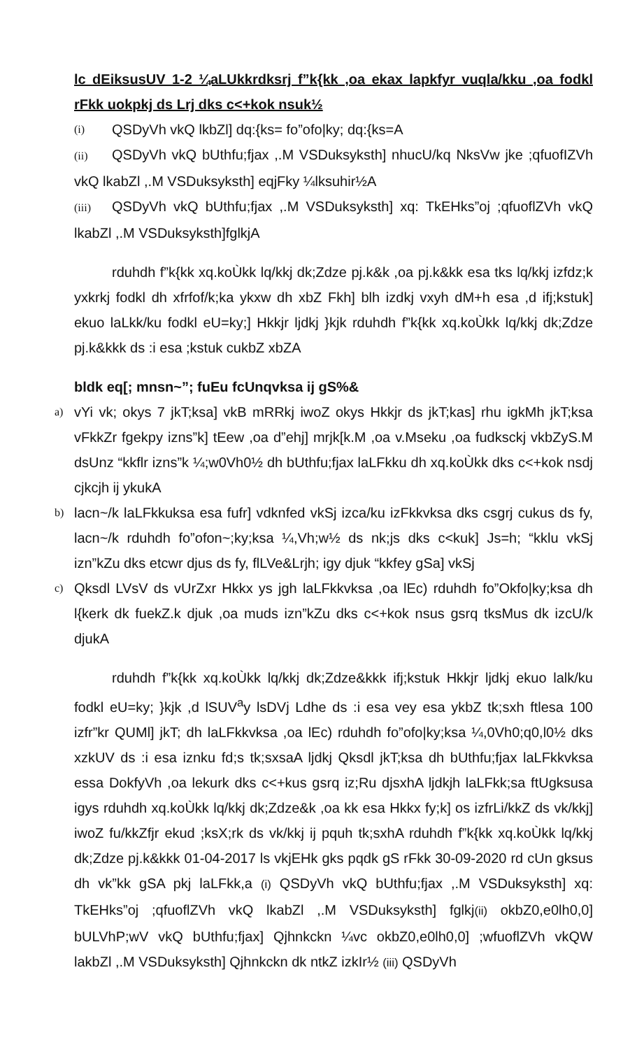lc dEiksusUV 1-2 ¼aLUkkrdksrj f”k{kk ,oa ekax lapkfyr vuqla/kku ,oa fodkl rFkk uokpkj ds Lrj dks c<+kok nsuk½
(i)
QSDyVh vkQ lkbZl] dq:{ks= fo”ofo|ky; dq:{ks=A
(ii) QSDyVh vkQ bUthfu;fjax ,.M VSDuksyksth] nhucU/kq NksVw jke ;qfuofIZVh vkQ lkabZl ,.M VSDuksyksth] eqjFky ¼lksuhir½A
(iii) QSDyVh vkQ bUthfu;fjax ,.M VSDuksyksth] xq: TkEHks”oj ;qfuoflZVh vkQ lkabZl ,.M VSDuksyksth]fglkjA
rduhdh f”k{kk xq.koÙkk lq/kkj dk;Zdze pj.k&k ,oa pj.k&kk esa tks lq/kkj izfdz;k yxkrkj fodkl dh xfrfof/k;ka ykxw dh xbZ Fkh] blh izdkj vxyh dM+h esa ,d ifj;kstuk] ekuo laLkk/ku fodkl eU=ky;] Hkkjr ljdkj }kjk rduhdh f”k{kk xq.koÙkk lq/kkj dk;Zdze pj.k&kkk ds :i esa ;kstuk cukbZ xbZA
bldk eq[; mnsn~”; fuEu fcUnqvksa ij gS%&
a)
vYi vk; okys 7 jkT;ksa] vkB mRRkj iwoZ okys Hkkjr ds jkT;kas] rhu igkMh jkT;ksa vFkkZr fgekpy izns”k] tEew ,oa d”ehj] mrjk[k.M ,oa v.Mseku ,oa fudksckj vkbZyS.M dsUnz “kkflr izns”k ¼;w0Vh0½ dh bUthfu;fjax laLFkku dh xq.koÙkk dks c<+kok nsdj cjkcjh ij ykukA
b)
lacn~/k laLFkkuksa esa fufr] vdknfed vkSj izca/ku izFkkvksa dks csgrj cukus ds fy, lacn~/k rduhdh fo”ofon~;ky;ksa ¼,Vh;w½ ds nk;js dks c<kuk] Js=h; “kklu vkSj izn”kZu dks etcwr djus ds fy, flLVe&Lrjh; igy djuk “kkfey gSa] vkSj
c)
Qksdl LVsV ds vUrZxr Hkkx ys jgh laLFkkvksa ,oa lEc) rduhdh fo”Okfo|ky;ksa dh l{kerk dk fuekZ.k djuk ,oa muds izn”kZu dks c<+kok nsus gsrq tksMus dk izcU/k djukA
rduhdh f”k{kk xq.koÙkk lq/kkj dk;Zdze&kkk ifj;kstuk Hkkjr ljdkj ekuo lalk/ku fodkl eU=ky; }kjk ,d lSUV<sup>a</sup>y lsDVj Ldhe ds :i esa vey esa ykbZ tk;sxh ftlesa 100 izfr”kr QUMl] jkT; dh laLFkkvksa ,oa lEc) rduhdh fo”ofo|ky;ksa ¼,0Vh0;q0,l0½ dks xzkUV ds :i esa iznku fd;s tk;sxsaA ljdkj Qksdl jkT;ksa dh bUthfu;fjax laLFkkvksa essa DokfyVh ,oa lekurk dks c<+kus gsrq iz;Ru djsxhA ljdkjh laLFkk;sa ftUgksusa igys rduhdh xq.koÙkk lq/kkj dk;Zdze&k ,oa kk esa Hkkx fy;k] os izfrLi/kkZ ds vk/kkj] iwoZ fu/kkZfjr ekud ;ksX;rk ds vk/kkj ij pquh tk;sxhA rduhdh f”k{kk xq.koÙkk lq/kkj dk;Zdze pj.k&kkk 01-04-2017 ls vkjEHk gks pqdk gS rFkk 30-09-2020 rd cUn gksus dh vk”kk gSA pkj laLFkk,a (i) QSDyVh vkQ bUthfu;fjax ,.M VSDuksyksth] xq: TkEHks”oj ;qfuoflZVh vkQ lkabZl ,.M VSDuksyksth] fglkj(ii) okbZ0,e0lh0,0] bULVhP;wV vkQ bUthfu;fjax] Qjhnkckn ¼vc okbZ0,e0lh0,0] ;wfuoflZVh vkQW lakbZl ,.M VSDuksyksth] Qjhnkckn dk ntkZ izkIr½ (iii) QSDyVh